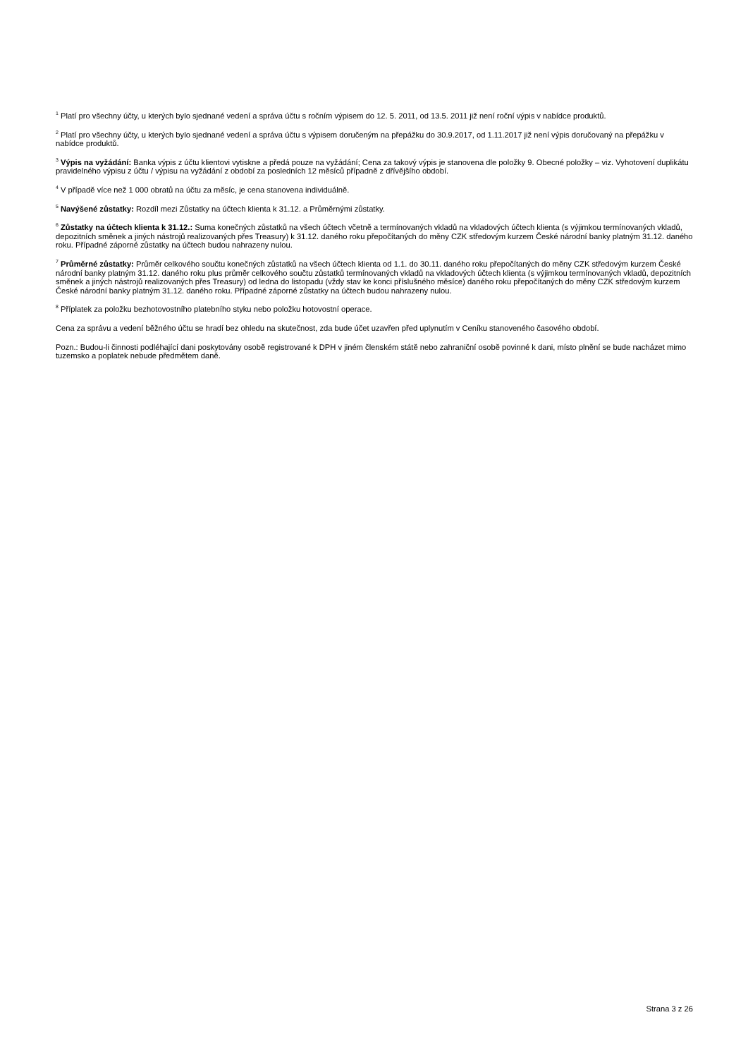<sup>1</sup> Platí pro všechny účty, u kterých bylo sjednané vedení a správa účtu s ročním výpisem do 12. 5. 2011, od 13.5. 2011 již není roční výpis v nabídce produktů.
<sup>2</sup> Platí pro všechny účty, u kterých bylo sjednané vedení a správa účtu s výpisem doručeným na přepážku do 30.9.2017, od 1.11.2017 již není výpis doručovaný na přepážku v nabídce produktů.
<sup>3</sup> Výpis na vyžádání: Banka výpis z účtu klientovi vytiskne a předá pouze na vyžádání; Cena za takový výpis je stanovena dle položky 9. Obecné položky – viz. Vyhotovení duplikátu pravidelného výpisu z účtu / výpisu na vyžádání z období za posledních 12 měsíců případně z dřívějšího období.
<sup>4</sup> V případě více než 1 000 obratů na účtu za měsíc, je cena stanovena individuálně.
<sup>5</sup> Navýšené zůstatky: Rozdíl mezi Zůstatky na účtech klienta k 31.12. a Průměrnými zůstatky.
<sup>6</sup> Zůstatky na účtech klienta k 31.12.: Suma konečných zůstatků na všech účtech včetně a termínovaných vkladů na vkladových účtech klienta (s výjimkou termínovaných vkladů, depozitních směnek a jiných nástrojů realizovaných přes Treasury) k 31.12. daného roku přepočítaných do měny CZK středovým kurzem České národní banky platným 31.12. daného roku. Případné záporné zůstatky na účtech budou nahrazeny nulou.
<sup>7</sup> Průměrné zůstatky: Průměr celkového součtu konečných zůstatků na všech účtech klienta od 1.1. do 30.11. daného roku přepočítaných do měny CZK středovým kurzem České národní banky platným 31.12. daného roku plus průměr celkového součtu zůstatků termínovaných vkladů na vkladových účtech klienta (s výjimkou termínovaných vkladů, depozitních směnek a jiných nástrojů realizovaných přes Treasury) od ledna do listopadu (vždy stav ke konci příslušného měsíce) daného roku přepočítaných do měny CZK středovým kurzem České národní banky platným 31.12. daného roku. Případné záporné zůstatky na účtech budou nahrazeny nulou.
<sup>8</sup> Příplatek za položku bezhotovostního platebního styku nebo položku hotovostní operace.
Cena za správu a vedení běžného účtu se hradí bez ohledu na skutečnost, zda bude účet uzavřen před uplynutím v Ceníku stanoveného časového období.
Pozn.: Budou-li činnosti podléhající dani poskytovány osobě registrované k DPH v jiném členském státě nebo zahraniční osobě povinné k dani, místo plnění se bude nacházet mimo tuzemsko a poplatek nebude předmětem daně.
Strana 3 z 26